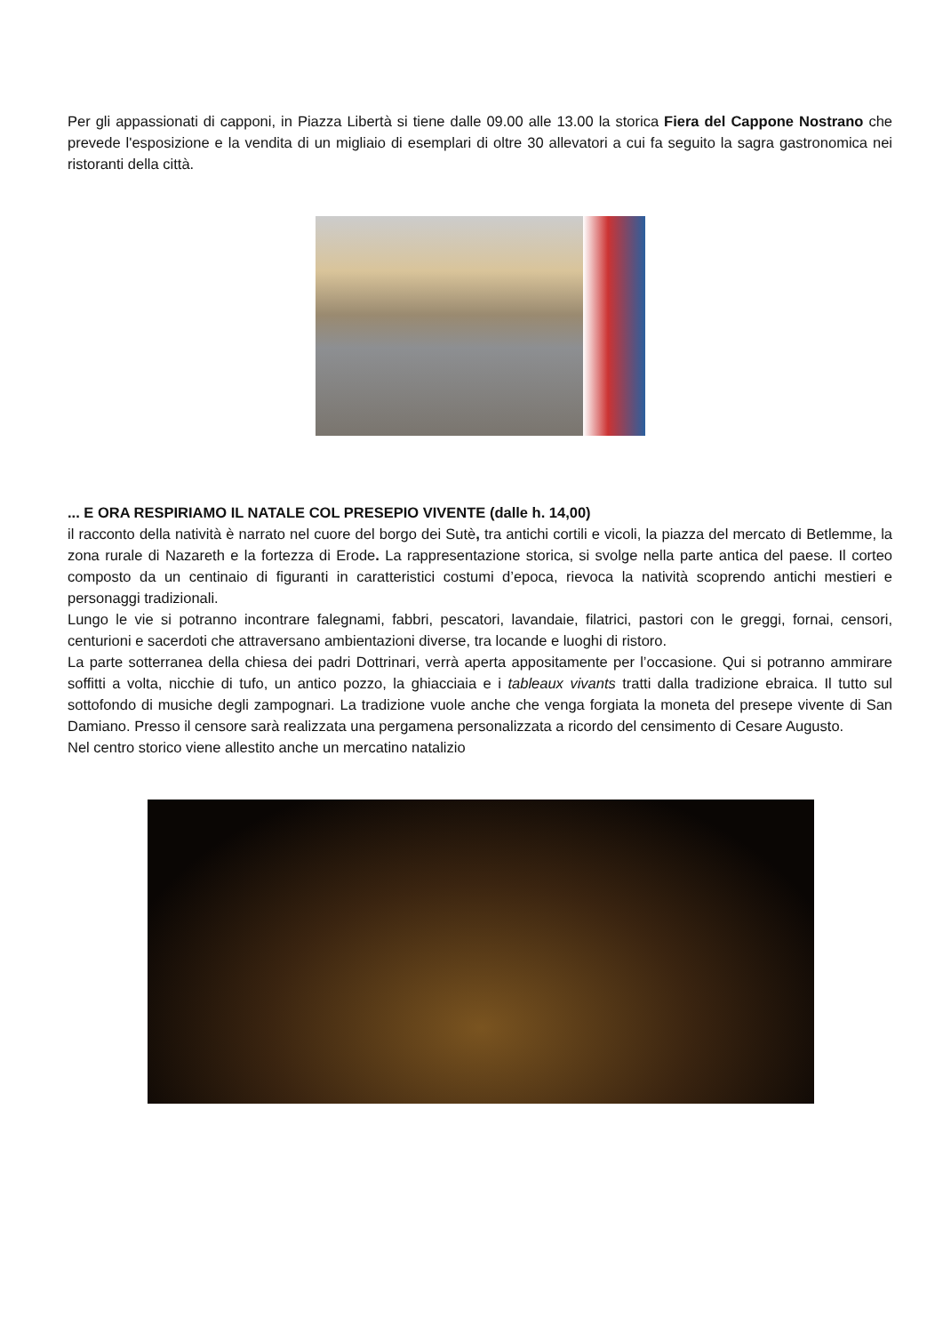Per gli appassionati di capponi, in Piazza Libertà si tiene dalle 09.00 alle 13.00 la storica Fiera del Cappone Nostrano che prevede l'esposizione e la vendita di un migliaio di esemplari di oltre 30 allevatori a cui fa seguito la sagra gastronomica nei ristoranti della città.
... E ORA RESPIRIAMO IL NATALE COL PRESEPIO VIVENTE (dalle h. 14,00)
il racconto della natività è narrato nel cuore del borgo dei Sutè, tra antichi cortili e vicoli, la piazza del mercato di Betlemme, la zona rurale di Nazareth e la fortezza di Erode. La rappresentazione storica, si svolge nella parte antica del paese. Il corteo composto da un centinaio di figuranti in caratteristici costumi d’epoca, rievoca la natività scoprendo antichi mestieri e personaggi tradizionali.
Lungo le vie si potranno incontrare falegnami, fabbri, pescatori, lavandaie, filatrici, pastori con le greggi, fornai, censori, centurioni e sacerdoti che attraversano ambientazioni diverse, tra locande e luoghi di ristoro.
La parte sotterranea della chiesa dei padri Dottrinari, verrà aperta appositamente per l’occasione. Qui si potranno ammirare soffitti a volta, nicchie di tufo, un antico pozzo, la ghiacciaia e i tableaux vivants tratti dalla tradizione ebraica. Il tutto sul sottofondo di musiche degli zampognari. La tradizione vuole anche che venga forgiata la moneta del presepe vivente di San Damiano. Presso il censore sarà realizzata una pergamena personalizzata a ricordo del censimento di Cesare Augusto.
Nel centro storico viene allestito anche un mercatino natalizio